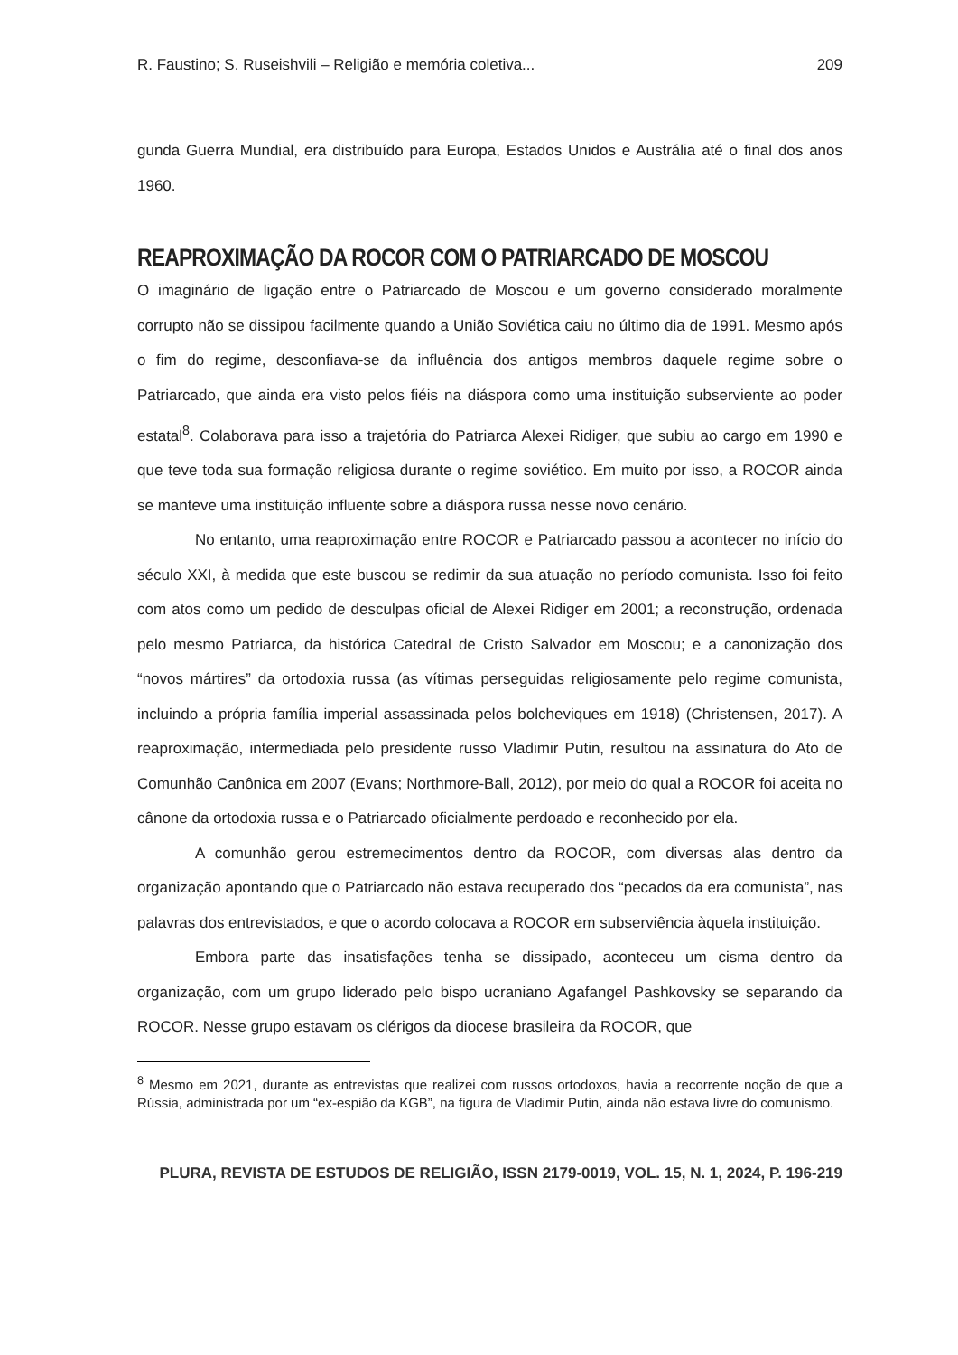R. Faustino; S. Ruseishvili – Religião e memória coletiva... 209
gunda Guerra Mundial, era distribuído para Europa, Estados Unidos e Austrália até o final dos anos 1960.
REAPROXIMAÇÃO DA ROCOR COM O PATRIARCADO DE MOSCOU
O imaginário de ligação entre o Patriarcado de Moscou e um governo considerado moralmente corrupto não se dissipou facilmente quando a União Soviética caiu no último dia de 1991. Mesmo após o fim do regime, desconfiava-se da influência dos antigos membros daquele regime sobre o Patriarcado, que ainda era visto pelos fiéis na diáspora como uma instituição subserviente ao poder estatal<sup>8</sup>. Colaborava para isso a trajetória do Patriarca Alexei Ridiger, que subiu ao cargo em 1990 e que teve toda sua formação religiosa durante o regime soviético. Em muito por isso, a ROCOR ainda se manteve uma instituição influente sobre a diáspora russa nesse novo cenário.
No entanto, uma reaproximação entre ROCOR e Patriarcado passou a acontecer no início do século XXI, à medida que este buscou se redimir da sua atuação no período comunista. Isso foi feito com atos como um pedido de desculpas oficial de Alexei Ridiger em 2001; a reconstrução, ordenada pelo mesmo Patriarca, da histórica Catedral de Cristo Salvador em Moscou; e a canonização dos “novos mártires” da ortodoxia russa (as vítimas perseguidas religiosamente pelo regime comunista, incluindo a própria família imperial assassinada pelos bolcheviques em 1918) (Christensen, 2017). A reaproximação, intermediada pelo presidente russo Vladimir Putin, resultou na assinatura do Ato de Comunhão Canônica em 2007 (Evans; Northmore-Ball, 2012), por meio do qual a ROCOR foi aceita no cânone da ortodoxia russa e o Patriarcado oficialmente perdoado e reconhecido por ela.
A comunhão gerou estremecimentos dentro da ROCOR, com diversas alas dentro da organização apontando que o Patriarcado não estava recuperado dos “pecados da era comunista”, nas palavras dos entrevistados, e que o acordo colocava a ROCOR em subserviência àquela instituição.
Embora parte das insatisfações tenha se dissipado, aconteceu um cisma dentro da organização, com um grupo liderado pelo bispo ucraniano Agafangel Pashkovsky se separando da ROCOR. Nesse grupo estavam os clérigos da diocese brasileira da ROCOR, que
<sup>8</sup> Mesmo em 2021, durante as entrevistas que realizei com russos ortodoxos, havia a recorrente noção de que a Rússia, administrada por um “ex-espião da KGB”, na figura de Vladimir Putin, ainda não estava livre do comunismo.
PLURA, REVISTA DE ESTUDOS DE RELIGIÃO, ISSN 2179-0019, VOL. 15, N. 1, 2024, P. 196-219